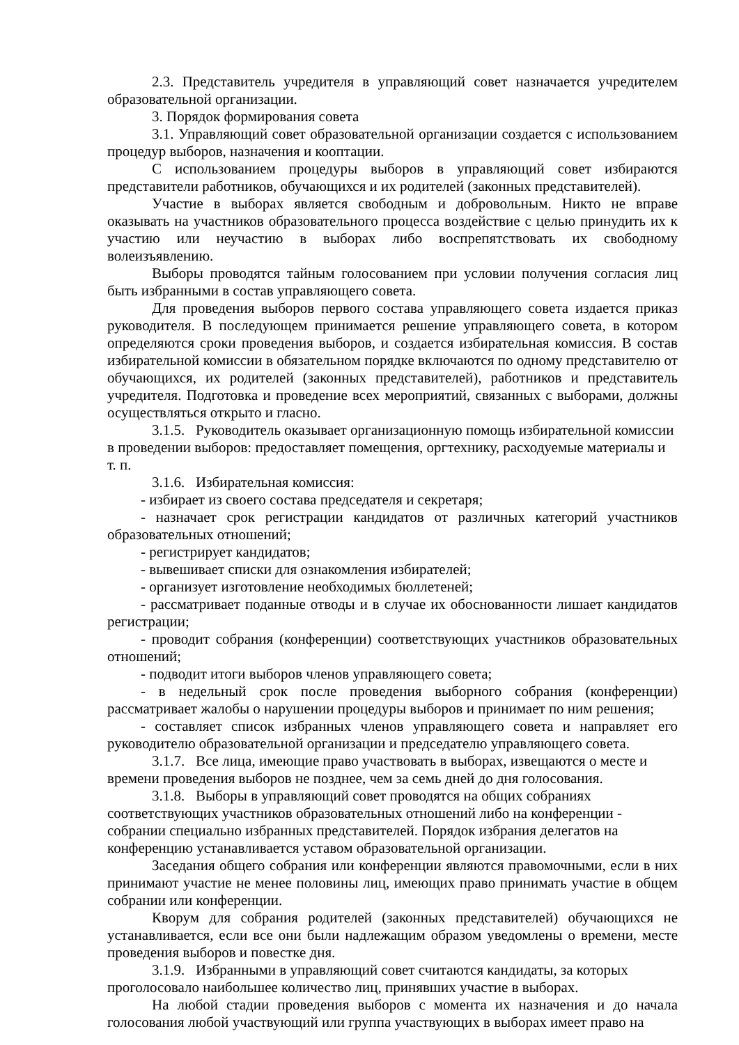2.3. Представитель учредителя в управляющий совет назначается учредителем образовательной организации.
3. Порядок формирования совета
3.1. Управляющий совет образовательной организации создается с использованием процедур выборов, назначения и кооптации.
С использованием процедуры выборов в управляющий совет избираются представители работников, обучающихся и их родителей (законных представителей).
Участие в выборах является свободным и добровольным. Никто не вправе оказывать на участников образовательного процесса воздействие с целью принудить их к участию или неучастию в выборах либо воспрепятствовать их свободному волеизъявлению.
Выборы проводятся тайным голосованием при условии получения согласия лиц быть избранными в состав управляющего совета.
Для проведения выборов первого состава управляющего совета издается приказ руководителя. В последующем принимается решение управляющего совета, в котором определяются сроки проведения выборов, и создается избирательная комиссия. В состав избирательной комиссии в обязательном порядке включаются по одному представителю от обучающихся, их родителей (законных представителей), работников и представитель учредителя. Подготовка и проведение всех мероприятий, связанных с выборами, должны осуществляться открыто и гласно.
3.1.5. Руководитель оказывает организационную помощь избирательной комиссии в проведении выборов: предоставляет помещения, оргтехнику, расходуемые материалы и т. п.
3.1.6. Избирательная комиссия:
- избирает из своего состава председателя и секретаря;
- назначает срок регистрации кандидатов от различных категорий участников образовательных отношений;
- регистрирует кандидатов;
- вывешивает списки для ознакомления избирателей;
- организует изготовление необходимых бюллетеней;
- рассматривает поданные отводы и в случае их обоснованности лишает кандидатов регистрации;
- проводит собрания (конференции) соответствующих участников образовательных отношений;
- подводит итоги выборов членов управляющего совета;
- в недельный срок после проведения выборного собрания (конференции) рассматривает жалобы о нарушении процедуры выборов и принимает по ним решения;
- составляет список избранных членов управляющего совета и направляет его руководителю образовательной организации и председателю управляющего совета.
3.1.7. Все лица, имеющие право участвовать в выборах, извещаются о месте и времени проведения выборов не позднее, чем за семь дней до дня голосования.
3.1.8. Выборы в управляющий совет проводятся на общих собраниях соответствующих участников образовательных отношений либо на конференции - собрании специально избранных представителей. Порядок избрания делегатов на конференцию устанавливается уставом образовательной организации.
Заседания общего собрания или конференции являются правомочными, если в них принимают участие не менее половины лиц, имеющих право принимать участие в общем собрании или конференции.
Кворум для собрания родителей (законных представителей) обучающихся не устанавливается, если все они были надлежащим образом уведомлены о времени, месте проведения выборов и повестке дня.
3.1.9. Избранными в управляющий совет считаются кандидаты, за которых проголосовало наибольшее количество лиц, принявших участие в выборах.
На любой стадии проведения выборов с момента их назначения и до начала голосования любой участвующий или группа участвующих в выборах имеет право на